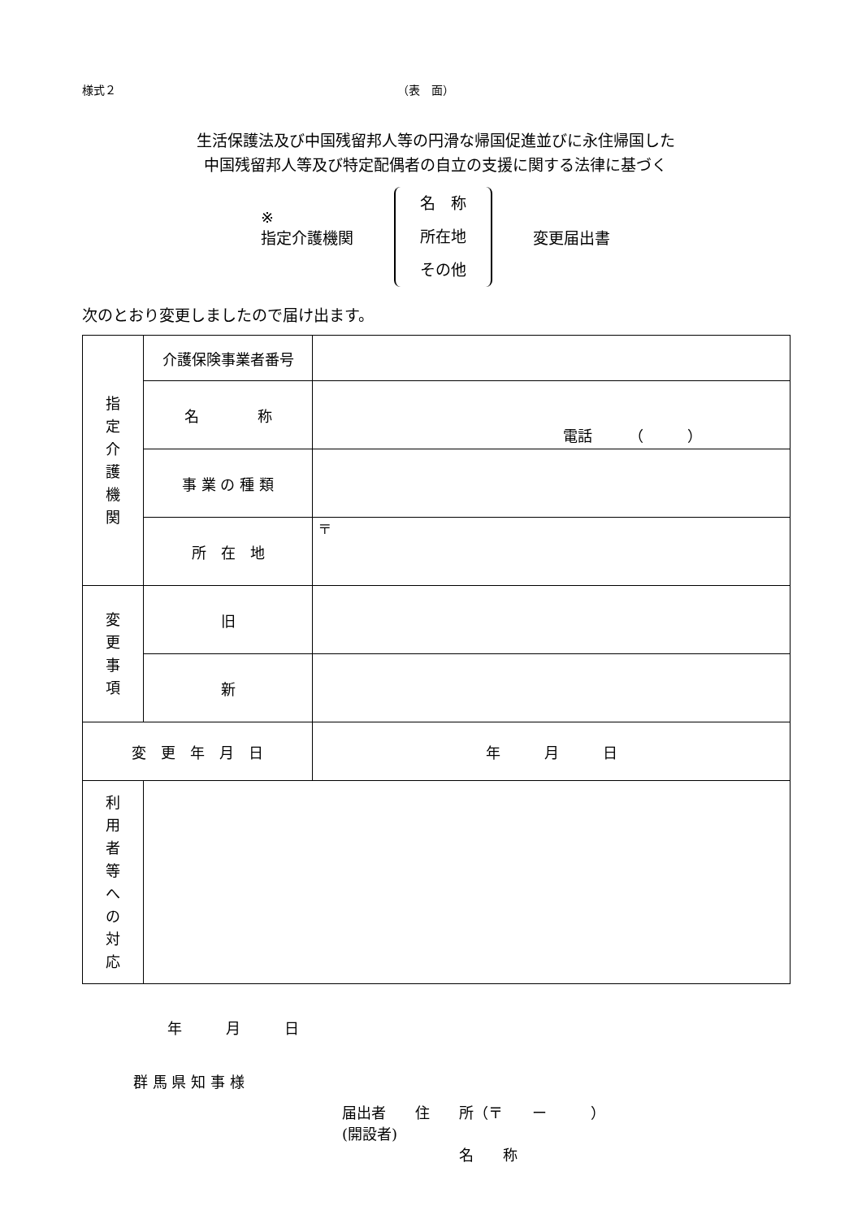様式２ （表　面）
生活保護法及び中国残留邦人等の円滑な帰国促進並びに永住帰国した
中国残留邦人等及び特定配偶者の自立の支援に関する法律に基づく
※
指定介護機関
名　称
所在地
その他
変更届出書
次のとおり変更しましたので届け出ます。
| 指 定 介 護 機 関 | 介護保険事業者番号 | |
| | 名 称 | 電話 （ ） |
| | 事 業 の 種 類 | |
| | 所 在 地 | 〒 |
| 変 更 事 項 | 旧 | |
| | 新 | |
| 変 更 年 月 日 | | 年 月 日 |
| 利 用 者 等 へ の 対 応 | | |
年　　　月　　　日
群 馬 県 知 事 様
届出者　　住　　所（〒　　ー　　　）
(開設者)
　　　　　　　　名　　称